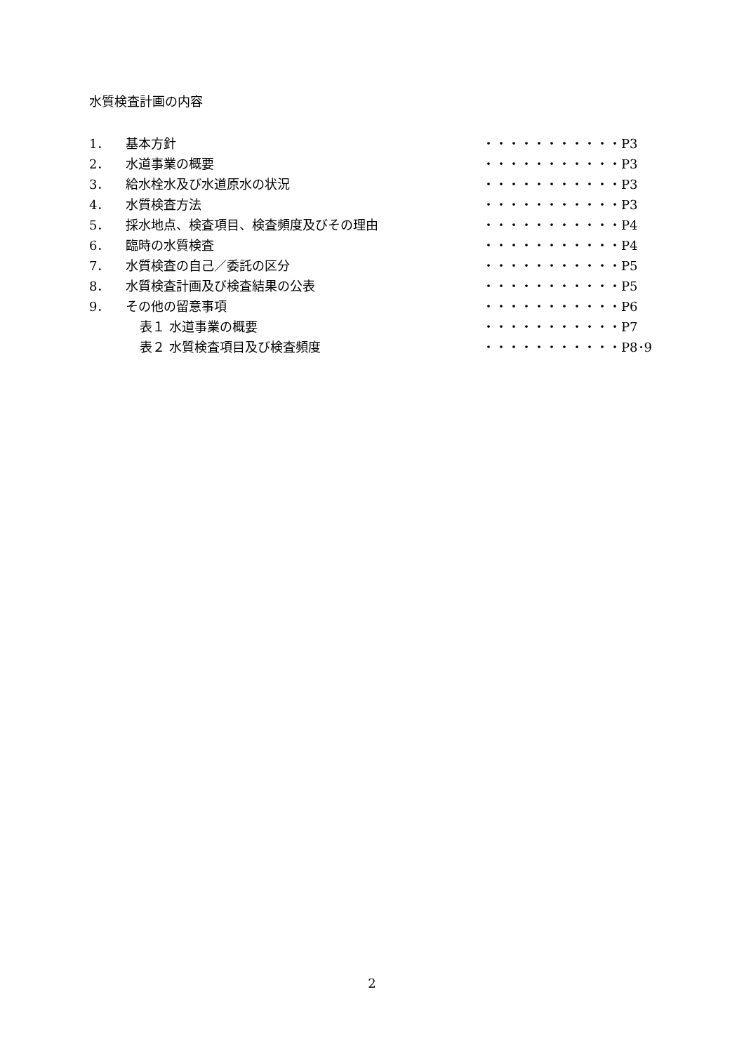水質検査計画の内容
1． 基本方針 ・・・・・・・・・・・P3
2． 水道事業の概要 ・・・・・・・・・・・P3
3． 給水栓水及び水道原水の状況 ・・・・・・・・・・・P3
4． 水質検査方法 ・・・・・・・・・・・P3
5． 採水地点、検査項目、検査頻度及びその理由 ・・・・・・・・・・・P4
6． 臨時の水質検査 ・・・・・・・・・・・P4
7． 水質検査の自己／委託の区分 ・・・・・・・・・・・P5
8． 水質検査計画及び検査結果の公表 ・・・・・・・・・・・P5
9． その他の留意事項 ・・・・・・・・・・・P6
表１ 水道事業の概要 ・・・・・・・・・・・P7
表２ 水質検査項目及び検査頻度 ・・・・・・・・・・・P8･9
2